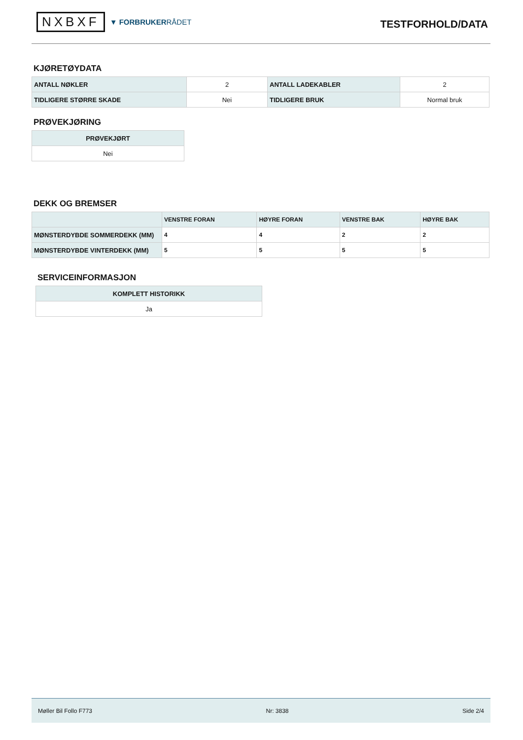NXBXF
▼ FORBRUKERRÅDET
TESTFORHOLD/DATA
KJØRETØYDATA
| ANTALL NØKLER | 2 | ANTALL LADEKABLER | 2 |
| TIDLIGERE STØRRE SKADE | Nei | TIDLIGERE BRUK | Normal bruk |
PRØVEKJØRING
| PRØVEKJØRT |
| --- |
| Nei |
DEKK OG BREMSER
| | VENSTRE FORAN | HØYRE FORAN | VENSTRE BAK | HØYRE BAK |
| --- | --- | --- | --- | --- |
| MØNSTERDYBDE SOMMERDEKK (MM) | 4 | 4 | 2 | 2 |
| MØNSTERDYBDE VINTERDEKK (MM) | 5 | 5 | 5 | 5 |
SERVICEINFORMASJON
| KOMPLETT HISTORIKK |
| --- |
| Ja |
Møller Bil Follo F773 Nr: 3838 Side 2/4